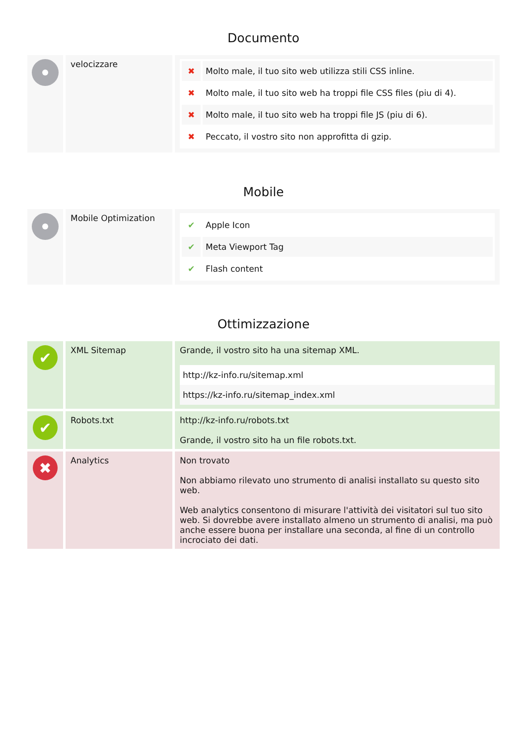Documento
velocizzare
| ✖ | Molto male, il tuo sito web utilizza stili CSS inline. |
| ✖ | Molto male, il tuo sito web ha troppi file CSS files (piu di 4). |
| ✖ | Molto male, il tuo sito web ha troppi file JS (piu di 6). |
| ✖ | Peccato, il vostro sito non approfitta di gzip. |
Mobile
Mobile Optimization
| ✔ | Apple Icon |
| ✔ | Meta Viewport Tag |
| ✔ | Flash content |
Ottimizzazione
✔
XML Sitemap Grande, il vostro sito ha una sitemap XML.
| http://kz-info.ru/sitemap.xml |
| https://kz-info.ru/sitemap_index.xml |
✔
Robots.txt http://kz-info.ru/robots.txt
Grande, il vostro sito ha un file robots.txt.
✖
Analytics Non trovato
Non abbiamo rilevato uno strumento di analisi installato su questo sito web.
Web analytics consentono di misurare l'attività dei visitatori sul tuo sito web. Si dovrebbe avere installato almeno un strumento di analisi, ma può anche essere buona per installare una seconda, al fine di un controllo incrociato dei dati.